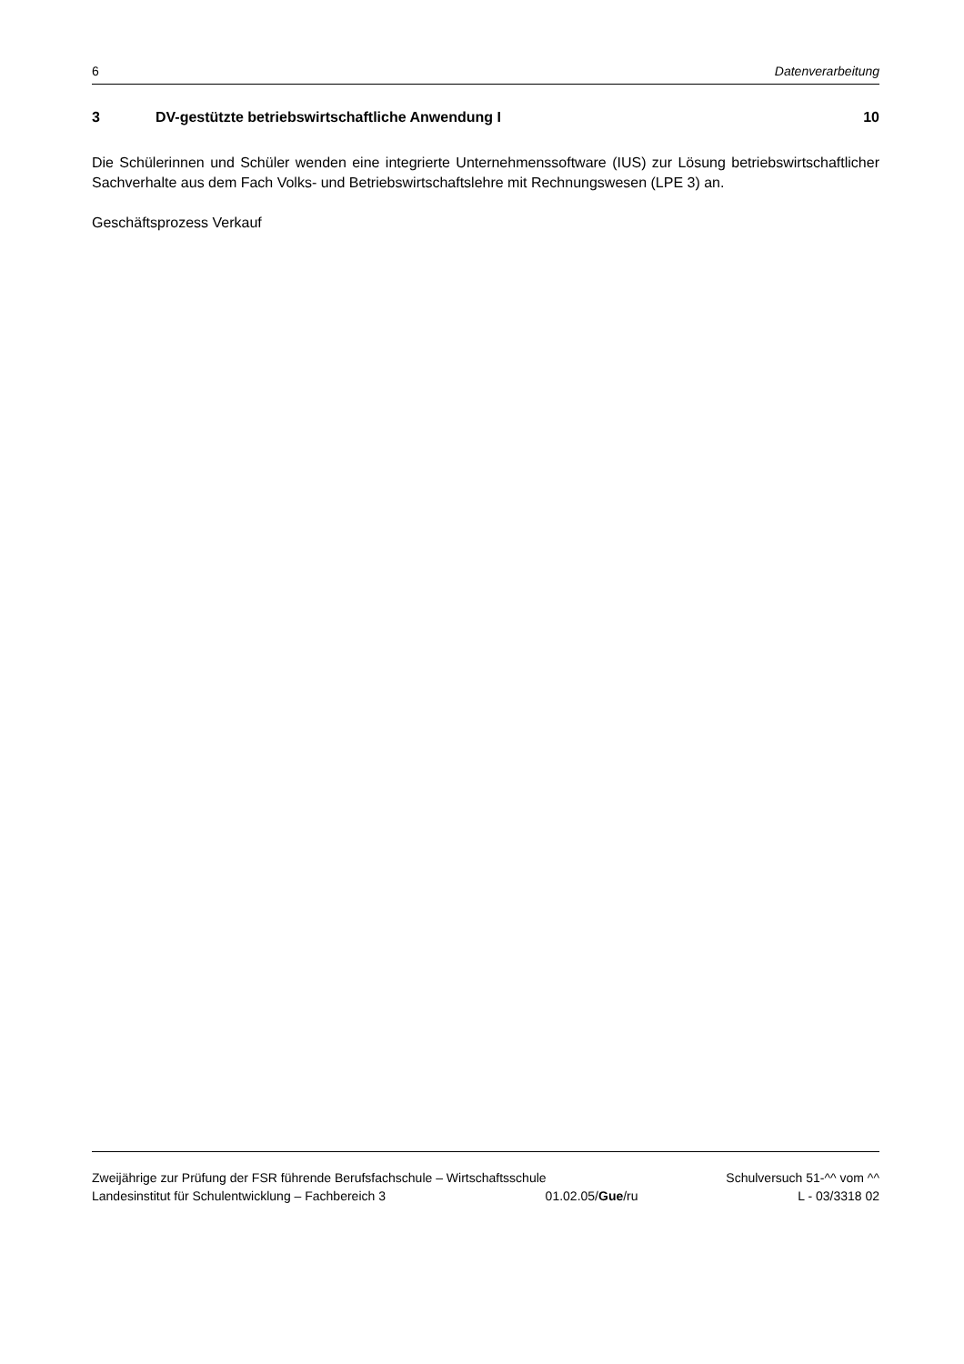6 Datenverarbeitung
3 DV-gestützte betriebswirtschaftliche Anwendung I 10
Die Schülerinnen und Schüler wenden eine integrierte Unternehmenssoftware (IUS) zur Lösung betriebswirtschaftlicher Sachverhalte aus dem Fach Volks- und Betriebswirtschaftslehre mit Rechnungswesen (LPE 3) an.
Geschäftsprozess Verkauf
Zweijährige zur Prüfung der FSR führende Berufsfachschule – Wirtschaftsschule Schulversuch 51-^^ vom ^^
Landesinstitut für Schulentwicklung – Fachbereich 3 01.02.05/Gue/ru L - 03/3318 02